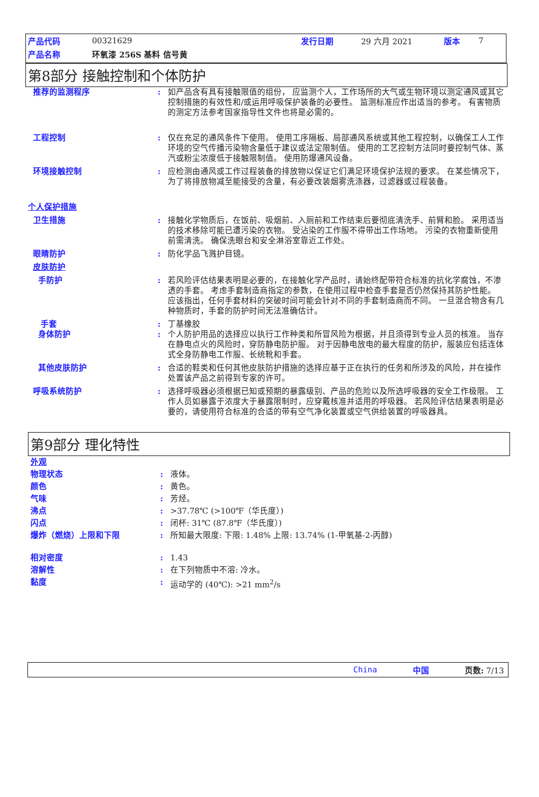| 产品代码 | 00321629 | 发行日期 | 29 六月 2021 | 版本 | 7 |
| 产品名称 | 环氧漆 256S 基料 信号黄 | | | | |
第8部分 接触控制和个体防护
推荐的监测程序 : 如产品含有具有接触限值的组份， 应监测个人，工作场所的大气或生物环境以测定通风或其它控制措施的有效性和/或运用呼吸保护装备的必要性。 监测标准应作出适当的参考。 有害物质的测定方法参考国家指导性文件也将是必需的。
工程控制 : 仅在充足的通风条件下使用。 使用工序隔板、局部通风系统或其他工程控制，以确保工人工作环境的空气传播污染物含量低于建议或法定限制值。 使用的工艺控制方法同时要控制气体、蒸汽或粉尘浓度低于接触限制值。 使用防爆通风设备。
环境接触控制 : 应检测由通风或工作过程装备的排放物以保证它们满足环境保护法规的要求。 在某些情况下，为了将排放物减至能接受的含量，有必要改装烟雾洗涤器，过滤器或过程装备。
个人保护措施
卫生措施 : 接触化学物质后，在饭前、吸烟前、入厕前和工作结束后要彻底清洗手、前臂和脸。 采用适当的技术移除可能已遭污染的衣物。 受沾染的工作服不得带出工作场地。 污染的衣物重新使用前需清洗。 确保洗眼台和安全淋浴室靠近工作处。
眼睛防护 : 防化学品飞溅护目镜。
皮肤防护
手防护 : 若风险评估结果表明是必要的，在接触化学产品时，请始终配带符合标准的抗化学腐蚀，不渗透的手套。 考虑手套制造商指定的参数，在使用过程中检查手套是否仍然保持其防护性能。 应该指出，任何手套材料的突破时间可能会针对不同的手套制造商而不同。 一旦混合物含有几种物质时，手套的防护时间无法准确估计。
手套 : 丁基橡胶
身体防护 : 个人防护用品的选择应以执行工作种类和所冒风险为根据，并且须得到专业人员的核准。 当存在静电点火的风险时，穿防静电防护服。 对于因静电放电的最大程度的防护，服装应包括连体式全身防静电工作服、长统靴和手套。
其他皮肤防护 : 合适的鞋类和任何其他皮肤防护措施的选择应基于正在执行的任务和所涉及的风险，并在操作处置该产品之前得到专家的许可。
呼吸系统防护 : 选择呼吸器必须根据已知或预期的暴露级别、产品的危险以及所选呼吸器的安全工作极限。 工作人员如暴露于浓度大于暴露限制时，应穿戴核准并适用的呼吸器。 若风险评估结果表明是必要的，请使用符合标准的合适的带有空气净化装置或空气供给装置的呼吸器具。
第9部分 理化特性
外观
物理状态 : 液体。
颜色 : 黄色。
气味 : 芳烃。
沸点 : >37.78℃ (>100℉（华氏度）)
闪点 : 闭杯: 31℃ (87.8℉（华氏度）)
爆炸（燃烧）上限和下限 : 所知最大限度: 下限: 1.48% 上限: 13.74% (1-甲氧基-2-丙醇)
相对密度 : 1.43
溶解性 : 在下列物质中不溶: 冷水。
黏度 : 运动学的 (40℃): >21 mm<sup>2</sup>/s
China 中国 页数: 7/13